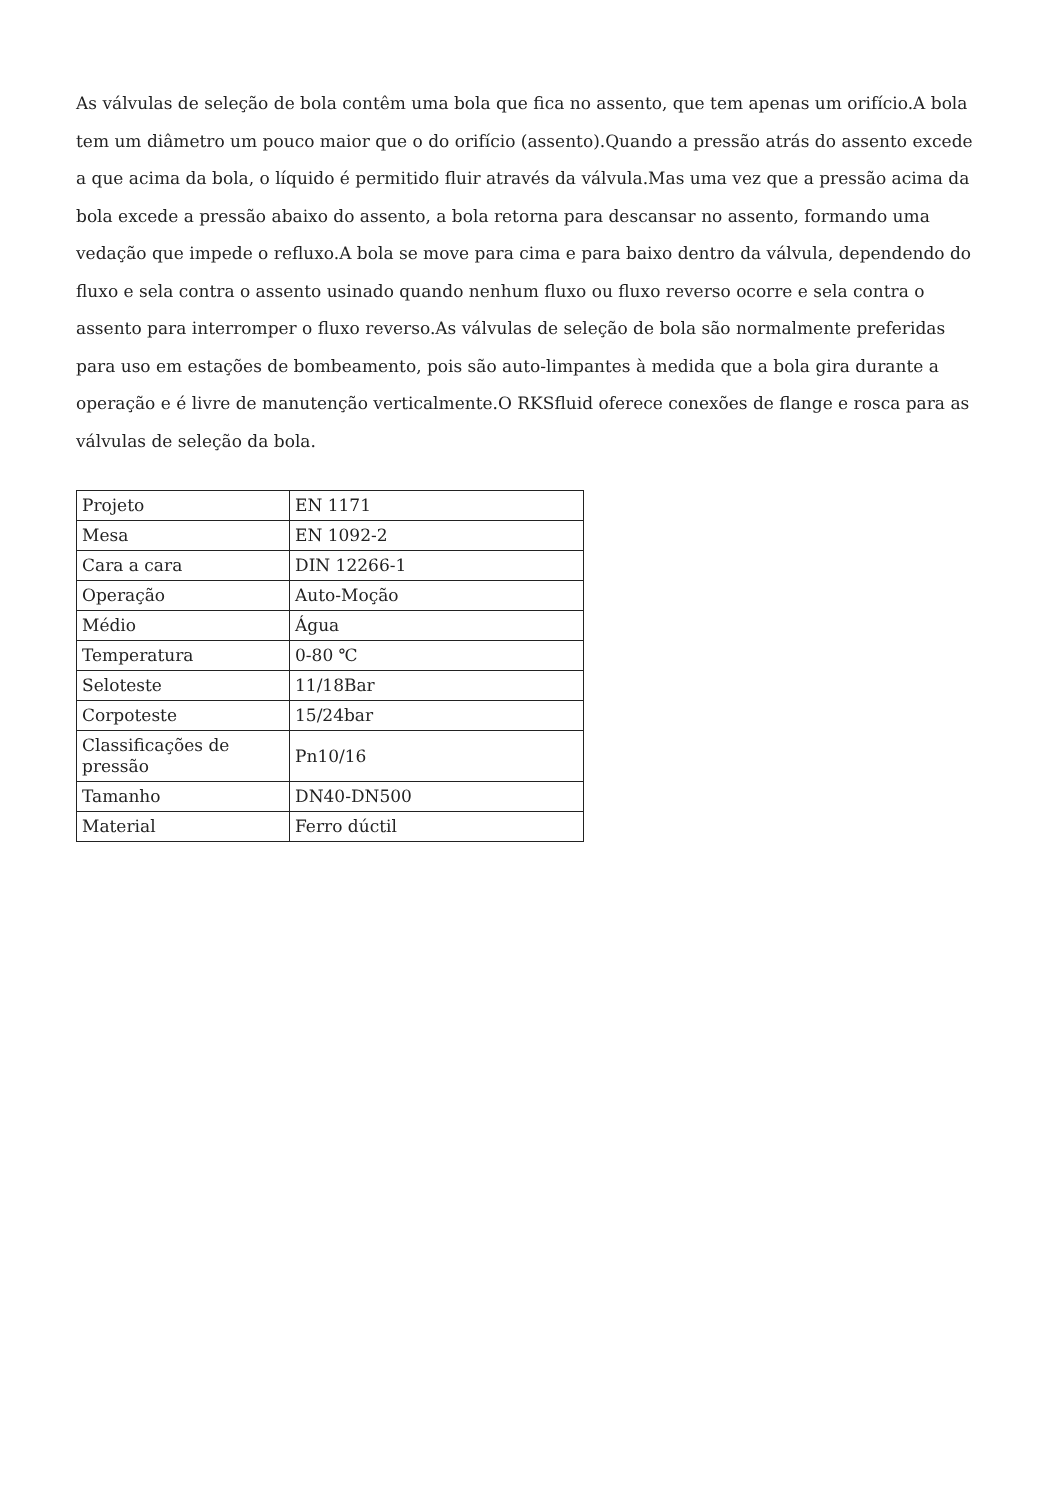As válvulas de seleção de bola contêm uma bola que fica no assento, que tem apenas um orifício.A bola tem um diâmetro um pouco maior que o do orifício (assento).Quando a pressão atrás do assento excede a que acima da bola, o líquido é permitido fluir através da válvula.Mas uma vez que a pressão acima da bola excede a pressão abaixo do assento, a bola retorna para descansar no assento, formando uma vedação que impede o refluxo.A bola se move para cima e para baixo dentro da válvula, dependendo do fluxo e sela contra o assento usinado quando nenhum fluxo ou fluxo reverso ocorre e sela contra o assento para interromper o fluxo reverso.As válvulas de seleção de bola são normalmente preferidas para uso em estações de bombeamento, pois são auto-limpantes à medida que a bola gira durante a operação e é livre de manutenção verticalmente.O RKSfluid oferece conexões de flange e rosca para as válvulas de seleção da bola.
| Projeto | EN 1171 |
| Mesa | EN 1092-2 |
| Cara a cara | DIN 12266-1 |
| Operação | Auto-Moção |
| Médio | Água |
| Temperatura | 0-80 ℃ |
| Seloteste | 11/18Bar |
| Corpoteste | 15/24bar |
| Classificações de pressão | Pn10/16 |
| Tamanho | DN40-DN500 |
| Material | Ferro dúctil |